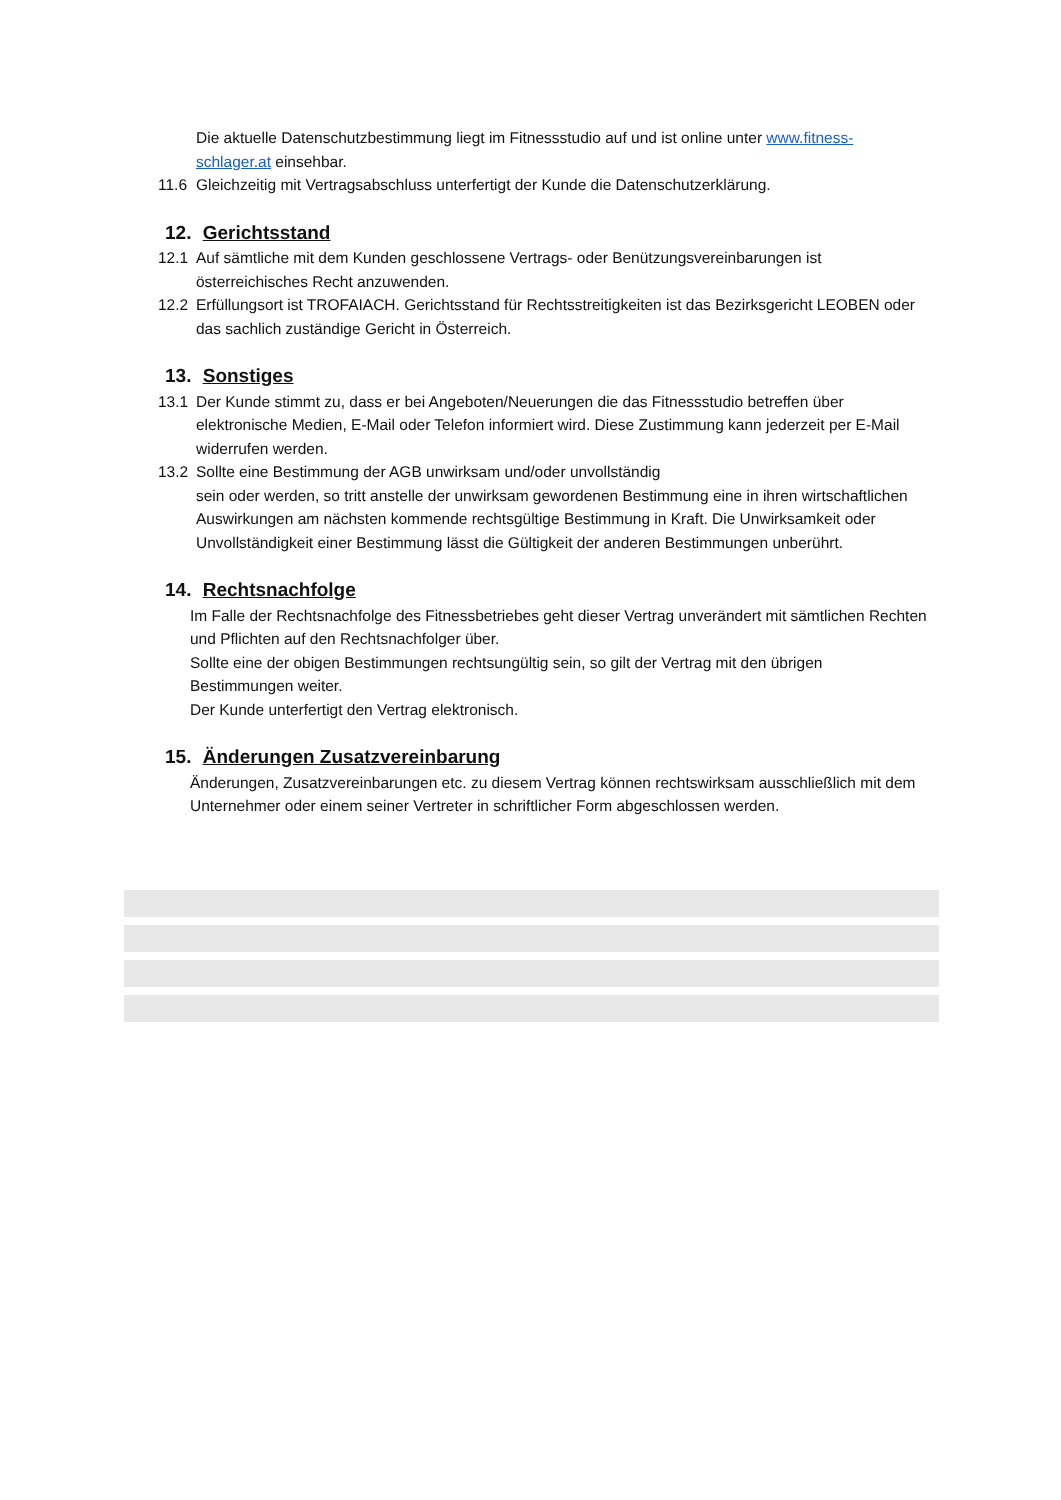Die aktuelle Datenschutzbestimmung liegt im Fitnessstudio auf und ist online unter www.fitness-schlager.at einsehbar.
11.6 Gleichzeitig mit Vertragsabschluss unterfertigt der Kunde die Datenschutzerklärung.
12. Gerichtsstand
12.1 Auf sämtliche mit dem Kunden geschlossene Vertrags- oder Benützungsvereinbarungen ist österreichisches Recht anzuwenden.
12.2 Erfüllungsort ist TROFAIACH. Gerichtsstand für Rechtsstreitigkeiten ist das Bezirksgericht LEOBEN oder das sachlich zuständige Gericht in Österreich.
13. Sonstiges
13.1 Der Kunde stimmt zu, dass er bei Angeboten/Neuerungen die das Fitnessstudio betreffen über elektronische Medien, E-Mail oder Telefon informiert wird. Diese Zustimmung kann jederzeit per E-Mail widerrufen werden.
13.2 Sollte eine Bestimmung der AGB unwirksam und/oder unvollständig
sein oder werden, so tritt anstelle der unwirksam gewordenen Bestimmung eine in ihren wirtschaftlichen Auswirkungen am nächsten kommende rechtsgültige Bestimmung in Kraft. Die Unwirksamkeit oder Unvollständigkeit einer Bestimmung lässt die Gültigkeit der anderen Bestimmungen unberührt.
14. Rechtsnachfolge
Im Falle der Rechtsnachfolge des Fitnessbetriebes geht dieser Vertrag unverändert mit sämtlichen Rechten und Pflichten auf den Rechtsnachfolger über.
Sollte eine der obigen Bestimmungen rechtsungültig sein, so gilt der Vertrag mit den übrigen Bestimmungen weiter.
Der Kunde unterfertigt den Vertrag elektronisch.
15. Änderungen Zusatzvereinbarung
Änderungen, Zusatzvereinbarungen etc. zu diesem Vertrag können rechtswirksam ausschließlich mit dem Unternehmer oder einem seiner Vertreter in schriftlicher Form abgeschlossen werden.